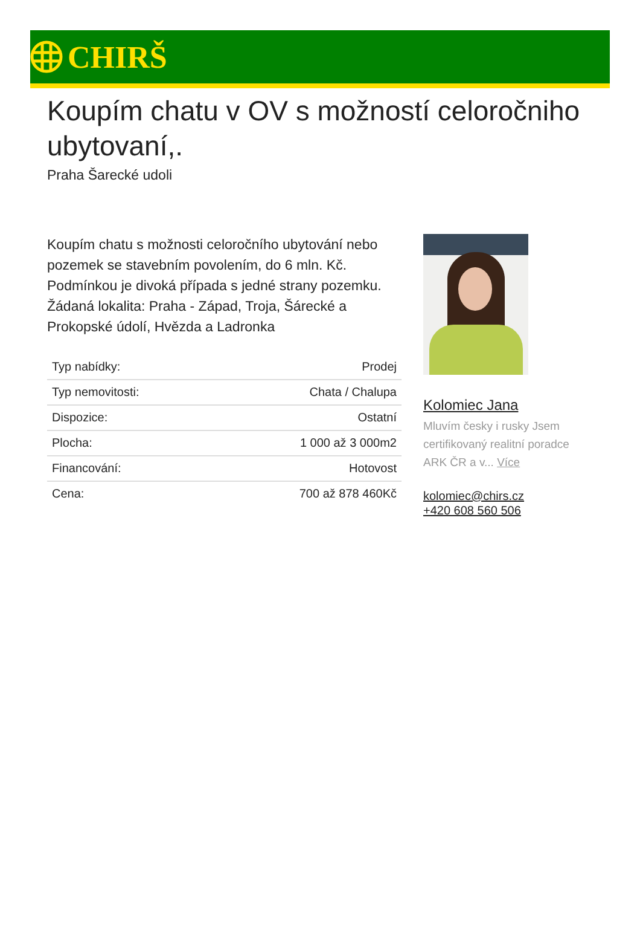CHIRŠ
Koupím chatu v OV s možností celoročniho ubytovaní,.
Praha Šarecké udoli
Koupím chatu s možnosti celoročního ubytování nebo pozemek se stavebním povolením, do 6 mln. Kč. Podmínkou je divoká případa s jedné strany pozemku. Žádaná lokalita: Praha - Západ, Troja, Šárecké a Prokopské údolí, Hvězda a Ladronka
| Typ nabídky: | Prodej |
| Typ nemovitosti: | Chata / Chalupa |
| Dispozice: | Ostatní |
| Plocha: | 1 000 až 3 000m2 |
| Financování: | Hotovost |
| Cena: | 700 až 878 460Kč |
Kolomiec Jana
Mluvím česky i rusky Jsem certifikovaný realitní poradce ARK ČR a v... Více
kolomiec@chirs.cz
+420 608 560 506